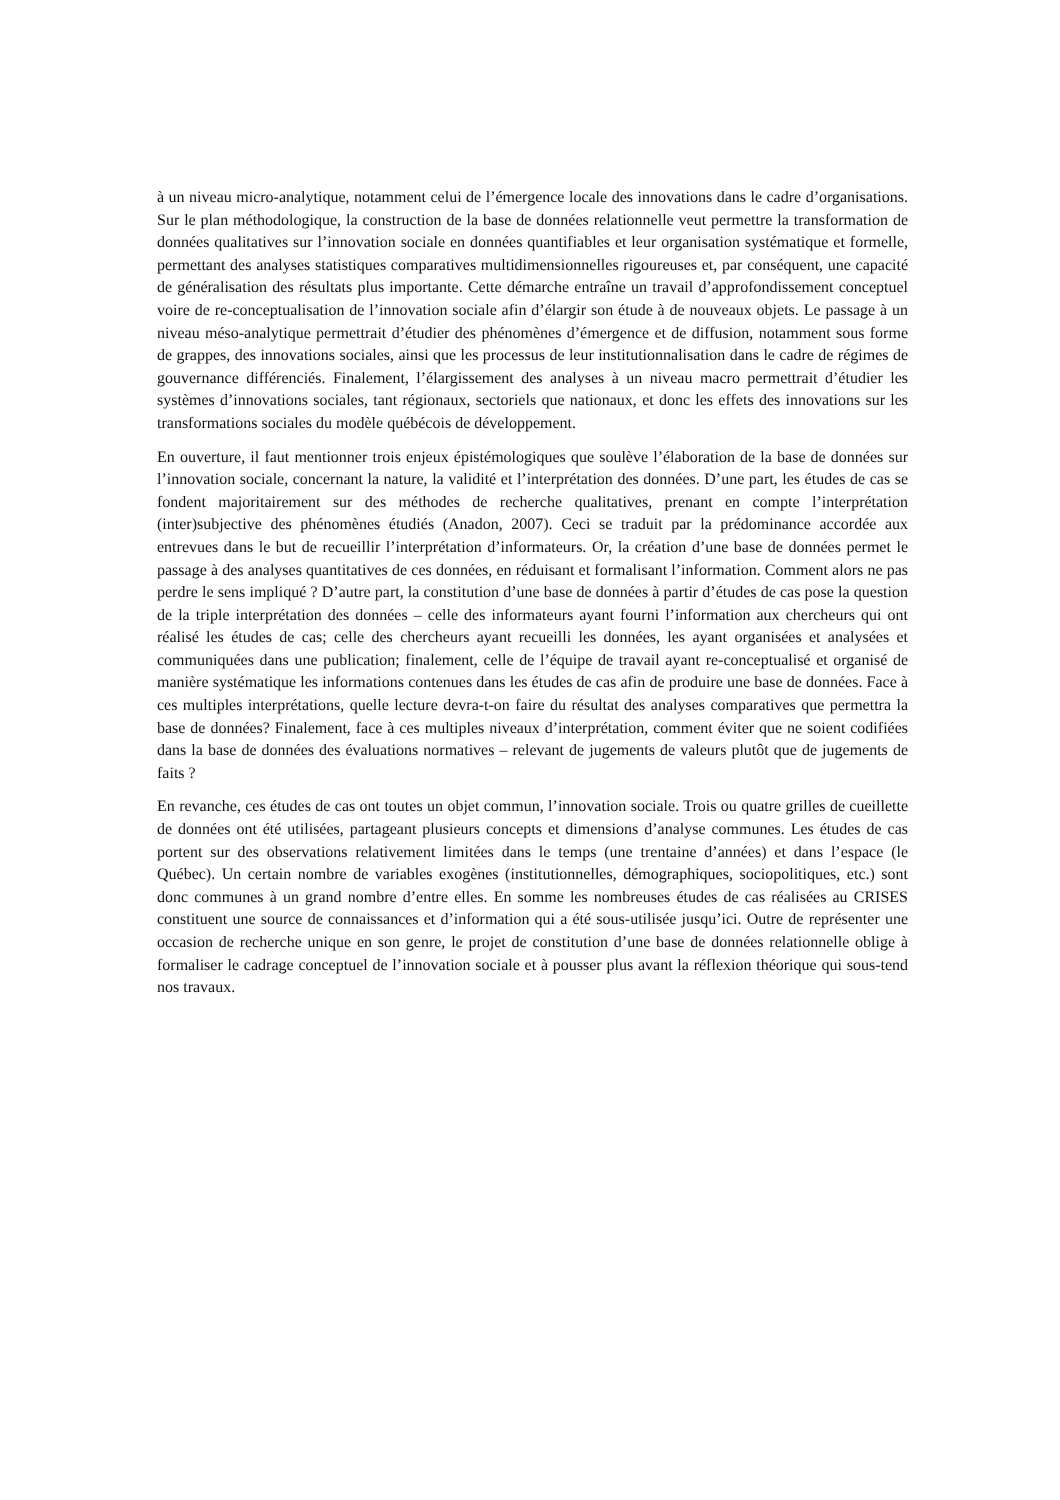à un niveau micro-analytique, notamment celui de l’émergence locale des innovations dans le cadre d’organisations. Sur le plan méthodologique, la construction de la base de données relationnelle veut permettre la transformation de données qualitatives sur l’innovation sociale en données quantifiables et leur organisation systématique et formelle, permettant des analyses statistiques comparatives multidimensionnelles rigoureuses et, par conséquent, une capacité de généralisation des résultats plus importante. Cette démarche entraîne un travail d’approfondissement conceptuel voire de re-conceptualisation de l’innovation sociale afin d’élargir son étude à de nouveaux objets. Le passage à un niveau méso-analytique permettrait d’étudier des phénomènes d’émergence et de diffusion, notamment sous forme de grappes, des innovations sociales, ainsi que les processus de leur institutionnalisation dans le cadre de régimes de gouvernance différenciés. Finalement, l’élargissement des analyses à un niveau macro permettrait d’étudier les systèmes d’innovations sociales, tant régionaux, sectoriels que nationaux, et donc les effets des innovations sur les transformations sociales du modèle québécois de développement.
En ouverture, il faut mentionner trois enjeux épistémologiques que soulève l’élaboration de la base de données sur l’innovation sociale, concernant la nature, la validité et l’interprétation des données. D’une part, les études de cas se fondent majoritairement sur des méthodes de recherche qualitatives, prenant en compte l’interprétation (inter)subjective des phénomènes étudiés (Anadon, 2007). Ceci se traduit par la prédominance accordée aux entrevues dans le but de recueillir l’interprétation d’informateurs. Or, la création d’une base de données permet le passage à des analyses quantitatives de ces données, en réduisant et formalisant l’information. Comment alors ne pas perdre le sens impliqué ? D’autre part, la constitution d’une base de données à partir d’études de cas pose la question de la triple interprétation des données – celle des informateurs ayant fourni l’information aux chercheurs qui ont réalisé les études de cas; celle des chercheurs ayant recueilli les données, les ayant organisées et analysées et communiquées dans une publication; finalement, celle de l’équipe de travail ayant re-conceptualisé et organisé de manière systématique les informations contenues dans les études de cas afin de produire une base de données. Face à ces multiples interprétations, quelle lecture devra-t-on faire du résultat des analyses comparatives que permettra la base de données? Finalement, face à ces multiples niveaux d’interprétation, comment éviter que ne soient codifiées dans la base de données des évaluations normatives – relevant de jugements de valeurs plutôt que de jugements de faits ?
En revanche, ces études de cas ont toutes un objet commun, l’innovation sociale. Trois ou quatre grilles de cueillette de données ont été utilisées, partageant plusieurs concepts et dimensions d’analyse communes. Les études de cas portent sur des observations relativement limitées dans le temps (une trentaine d’années) et dans l’espace (le Québec). Un certain nombre de variables exogènes (institutionnelles, démographiques, sociopolitiques, etc.) sont donc communes à un grand nombre d’entre elles. En somme les nombreuses études de cas réalisées au CRISES constituent une source de connaissances et d’information qui a été sous-utilisée jusqu’ici. Outre de représenter une occasion de recherche unique en son genre, le projet de constitution d’une base de données relationnelle oblige à formaliser le cadrage conceptuel de l’innovation sociale et à pousser plus avant la réflexion théorique qui sous-tend nos travaux.